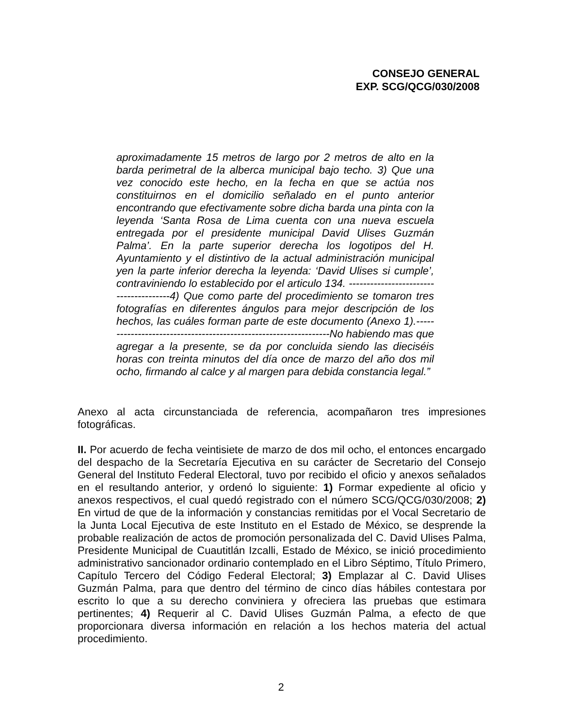CONSEJO GENERAL
EXP. SCG/QCG/030/2008
aproximadamente 15 metros de largo por 2 metros de alto en la barda perimetral de la alberca municipal bajo techo. 3) Que una vez conocido este hecho, en la fecha en que se actúa nos constituirnos en el domicilio señalado en el punto anterior encontrando que efectivamente sobre dicha barda una pinta con la leyenda ‘Santa Rosa de Lima cuenta con una nueva escuela entregada por el presidente municipal David Ulises Guzmán Palma’. En la parte superior derecha los logotipos del H. Ayuntamiento y el distintivo de la actual administración municipal yen la parte inferior derecha la leyenda: ‘David Ulises si cumple’, contraviniendo lo establecido por el articulo 134. ---------------------------------------4) Que como parte del procedimiento se tomaron tres fotografías en diferentes ángulos para mejor descripción de los hechos, las cuáles forman parte de este documento (Anexo 1).-----------------------------------------------------------------No habiendo mas que agregar a la presente, se da por concluida siendo las dieciséis horas con treinta minutos del día once de marzo del año dos mil ocho, firmando al calce y al margen para debida constancia legal.”
Anexo al acta circunstanciada de referencia, acompañaron tres impresiones fotográficas.
II. Por acuerdo de fecha veintisiete de marzo de dos mil ocho, el entonces encargado del despacho de la Secretaría Ejecutiva en su carácter de Secretario del Consejo General del Instituto Federal Electoral, tuvo por recibido el oficio y anexos señalados en el resultando anterior, y ordenó lo siguiente: 1) Formar expediente al oficio y anexos respectivos, el cual quedó registrado con el número SCG/QCG/030/2008; 2) En virtud de que de la información y constancias remitidas por el Vocal Secretario de la Junta Local Ejecutiva de este Instituto en el Estado de México, se desprende la probable realización de actos de promoción personalizada del C. David Ulises Palma, Presidente Municipal de Cuautitlán Izcalli, Estado de México, se inició procedimiento administrativo sancionador ordinario contemplado en el Libro Séptimo, Título Primero, Capítulo Tercero del Código Federal Electoral; 3) Emplazar al C. David Ulises Guzmán Palma, para que dentro del término de cinco días hábiles contestara por escrito lo que a su derecho conviniera y ofreciera las pruebas que estimara pertinentes; 4) Requerir al C. David Ulises Guzmán Palma, a efecto de que proporcionara diversa información en relación a los hechos materia del actual procedimiento.
2